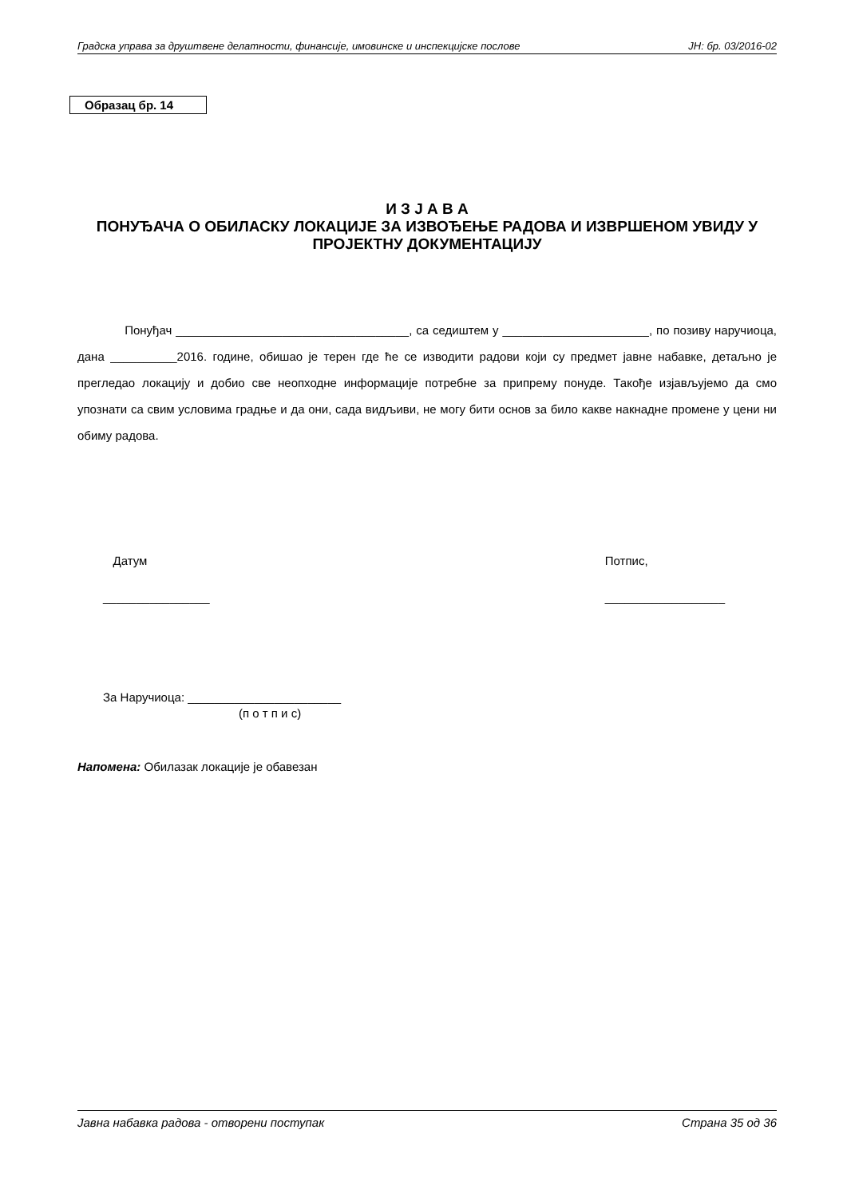Градска управа за друштвене делатности, финансије, имовинске и инспекцијске послове ЈН: бр. 03/2016-02
Образац бр. 14
И З Ј А В А
ПОНУЂАЧА О ОБИЛАСКУ ЛОКАЦИЈЕ ЗА ИЗВОЂЕЊЕ РАДОВА И ИЗВРШЕНОМ УВИДУ У ПРОЈЕКТНУ ДОКУМЕНТАЦИЈУ
Понуђач ___________________________________, са седиштем у ______________________, по позиву наручиоца, дана __________2016. године, обишао је терен где ће се изводити радови који су предмет јавне набавке, детаљно је прегледао локацију и добио све неопходне информације потребне за припрему понуде. Такође изјављујемо да смо упознати са свим условима градње и да они, сада видљиви, не могу бити основ за било какве накнадне промене у цени ни обиму радова.
Датум
________________
Потпис,
__________________
За Наручиоца: _______________________
(п о т п и с)
Напомена: Обилазак локације је обавезан
Јавна набавка радова - отворени поступак Страна 35 од 36